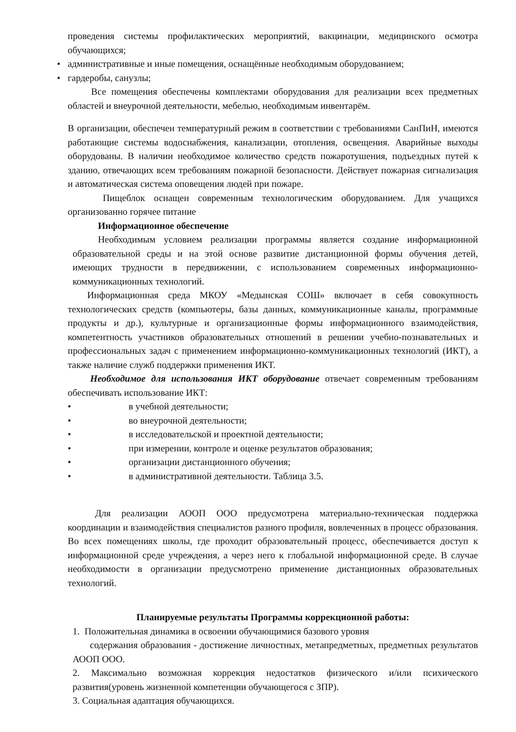проведения системы профилактических мероприятий, вакцинации, медицинского осмотра обучающихся;
• административные и иные помещения, оснащённые необходимым оборудованием;
• гардеробы, санузлы;
Все помещения обеспечены комплектами оборудования для реализации всех предметных областей и внеурочной деятельности, мебелью, необходимым инвентарём.
В организации, обеспечен температурный режим в соответствии с требованиями СанПиН, имеются работающие системы водоснабжения, канализации, отопления, освещения. Аварийные выходы оборудованы. В наличии необходимое количество средств пожаротушения, подъездных путей к зданию, отвечающих всем требованиям пожарной безопасности. Действует пожарная сигнализация и автоматическая система оповещения людей при пожаре.
Пищеблок оснащен современным технологическим оборудованием. Для учащихся организованно горячее питание
Информационное обеспечение
Необходимым условием реализации программы является создание информационной образовательной среды и на этой основе развитие дистанционной формы обучения детей, имеющих трудности в передвижении, с использованием современных информационно-коммуникационных технологий.
Информационная среда МКОУ «Медынская СОШ» включает в себя совокупность технологических средств (компьютеры, базы данных, коммуникационные каналы, программные продукты и др.), культурные и организационные формы информационного взаимодействия, компетентность участников образовательных отношений в решении учебно-познавательных и профессиональных задач с применением информационно-коммуникационных технологий (ИКТ), а также наличие служб поддержки применения ИКТ.
Необходимое для использования ИКТ оборудование отвечает современным требованиям обеспечивать использование ИКТ:
• в учебной деятельности;
• во внеурочной деятельности;
• в исследовательской и проектной деятельности;
• при измерении, контроле и оценке результатов образования;
• организации дистанционного обучения;
• в административной деятельности. Таблица 3.5.
Для реализации АООП ООО предусмотрена материально-техническая поддержка координации и взаимодействия специалистов разного профиля, вовлеченных в процесс образования. Во всех помещениях школы, где проходит образовательный процесс, обеспечивается доступ к информационной среде учреждения, а через него к глобальной информационной среде. В случае необходимости в организации предусмотрено применение дистанционных образовательных технологий.
Планируемые результаты Программы коррекционной работы:
1. Положительная динамика в освоении обучающимися базового уровня
содержания образования - достижение личностных, метапредметных, предметных результатов АООП ООО.
2. Максимально возможная коррекция недостатков физического и/или психического развития(уровень жизненной компетенции обучающегося с ЗПР).
3. Социальная адаптация обучающихся.